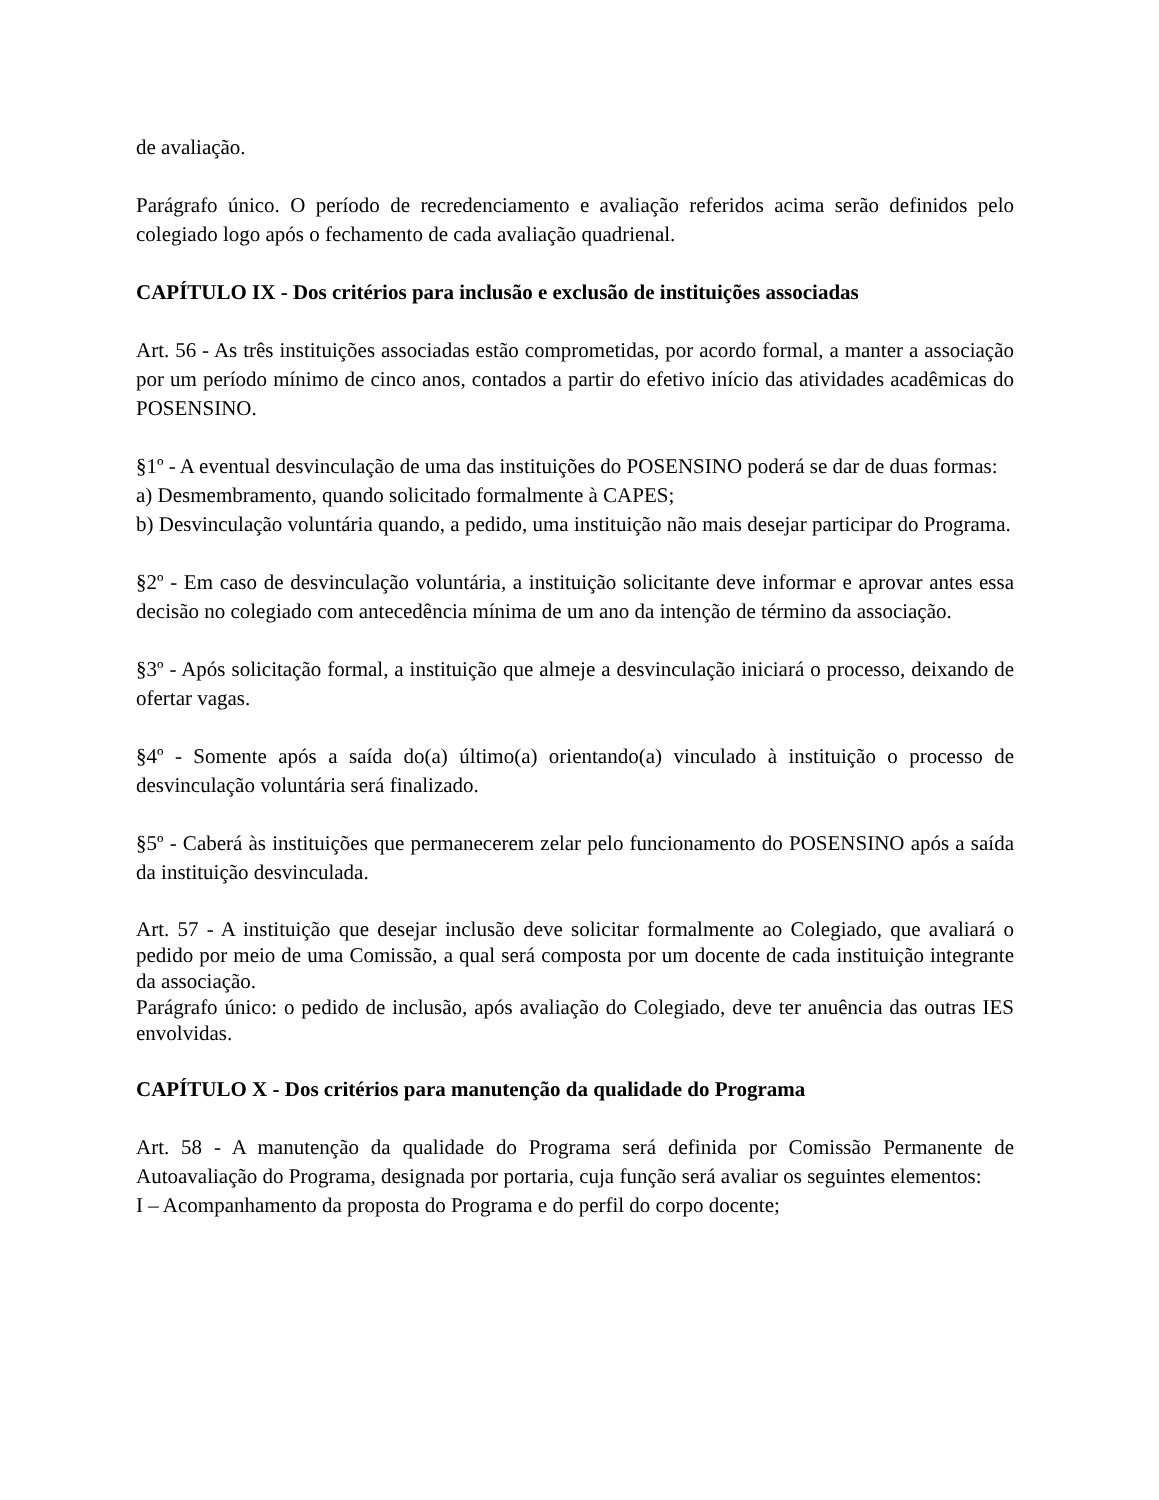de avaliação.
Parágrafo único. O período de recredenciamento e avaliação referidos acima serão definidos pelo colegiado logo após o fechamento de cada avaliação quadrienal.
CAPÍTULO IX - Dos critérios para inclusão e exclusão de instituições associadas
Art. 56 - As três instituições associadas estão comprometidas, por acordo formal, a manter a associação por um período mínimo de cinco anos, contados a partir do efetivo início das atividades acadêmicas do POSENSINO.
§1º - A eventual desvinculação de uma das instituições do POSENSINO poderá se dar de duas formas:
a) Desmembramento, quando solicitado formalmente à CAPES;
b) Desvinculação voluntária quando, a pedido, uma instituição não mais desejar participar do Programa.
§2º - Em caso de desvinculação voluntária, a instituição solicitante deve informar e aprovar antes essa decisão no colegiado com antecedência mínima de um ano da intenção de término da associação.
§3º - Após solicitação formal, a instituição que almeje a desvinculação iniciará o processo, deixando de ofertar vagas.
§4º - Somente após a saída do(a) último(a) orientando(a) vinculado à instituição o processo de desvinculação voluntária será finalizado.
§5º - Caberá às instituições que permanecerem zelar pelo funcionamento do POSENSINO após a saída da instituição desvinculada.
Art. 57 - A instituição que desejar inclusão deve solicitar formalmente ao Colegiado, que avaliará o pedido por meio de uma Comissão, a qual será composta por um docente de cada instituição integrante da associação.
Parágrafo único: o pedido de inclusão, após avaliação do Colegiado, deve ter anuência das outras IES envolvidas.
CAPÍTULO X - Dos critérios para manutenção da qualidade do Programa
Art. 58 - A manutenção da qualidade do Programa será definida por Comissão Permanente de Autoavaliação do Programa, designada por portaria, cuja função será avaliar os seguintes elementos:
I – Acompanhamento da proposta do Programa e do perfil do corpo docente;